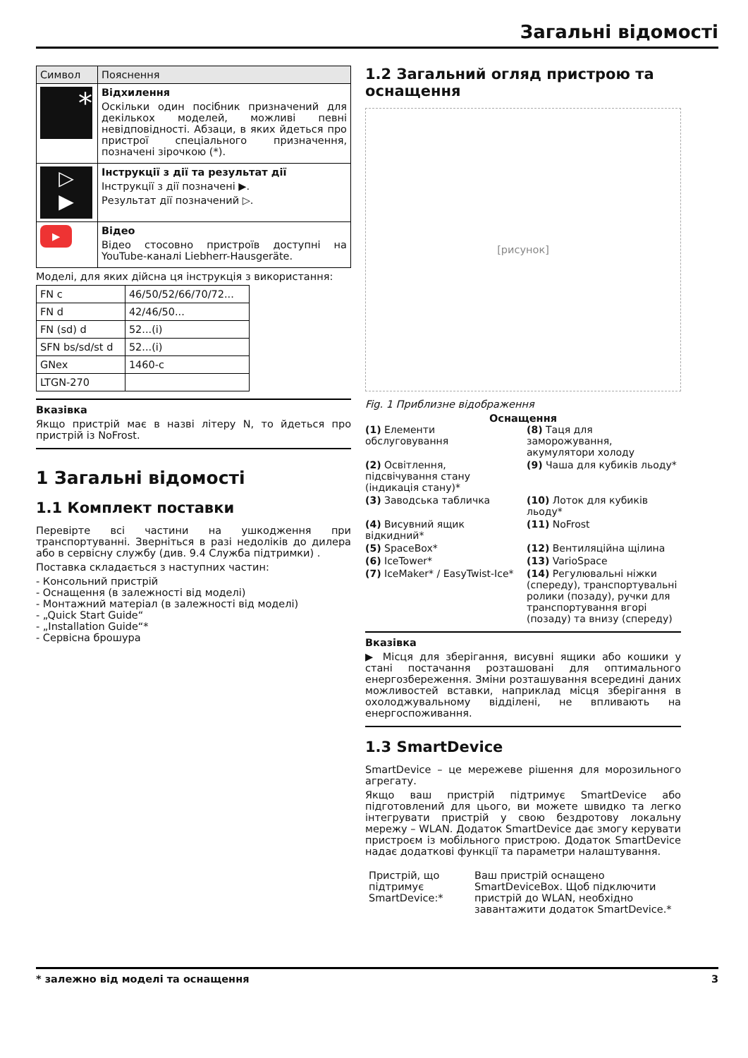Загальні відомості
| Символ | Пояснення |
| --- | --- |
| * | Відхилення Оскільки один посібник призначений для декількох моделей, можливі певні невідповідності. Абзаци, в яких йдеться про пристрої спеціального призначення, позначені зірочкою (*). |
| ▷ ▶ | Інструкції з дії та результат дії Інструкції з дії позначені ▶. Результат дії позначений ▷. |
| ▶ | Відео Відео стосовно пристроїв доступні на YouTube-каналі Liebherr-Hausgeräte. |
Моделі, для яких дійсна ця інструкція з використання:
| FN c | 46/50/52/66/70/72... |
| FN d | 42/46/50... |
| FN (sd) d | 52...(i) |
| SFN bs/sd/st d | 52...(i) |
| GNex | 1460-c |
| LTGN-270 | |
Вказівка
Якщо пристрій має в назві літеру N, то йдеться про пристрій із NoFrost.
1 Загальні відомості
1.1 Комплект поставки
Перевірте всі частини на ушкодження при транспортуванні. Зверніться в разі недоліків до дилера або в сервісну службу (див. 9.4 Служба підтримки) .
Поставка складається з наступних частин:
- Консольний пристрій
- Оснащення (в залежності від моделі)
- Монтажний матеріал (в залежності від моделі)
- „Quick Start Guide“
- „Installation Guide“*
- Сервісна брошура
1.2 Загальний огляд пристрою та оснащення
[рисунок]
Fig. 1 Приблизне відображення
Оснащення
(1) Елементи обслуговування
(8) Таця для заморожування, акумулятори холоду
(2) Освітлення, підсвічування стану (індикація стану)*
(9) Чаша для кубиків льоду*
(3) Заводська табличка
(10) Лоток для кубиків льоду*
(4) Висувний ящик відкидний*
(11) NoFrost
(5) SpaceBox*
(12) Вентиляційна щілина
(6) IceTower*
(13) VarioSpace
(7) IceMaker* / EasyTwist-Ice*
(14) Регулювальні ніжки (спереду), транспортувальні ролики (позаду), ручки для транспортування вгорі (позаду) та внизу (спереду)
Вказівка
▶ Місця для зберігання, висувні ящики або кошики у стані постачання розташовані для оптимального енергозбереження. Зміни розташування всередині даних можливостей вставки, наприклад місця зберігання в охолоджувальному відділені, не впливають на енергоспоживання.
1.3 SmartDevice
SmartDevice – це мережеве рішення для морозильного агрегату.
Якщо ваш пристрій підтримує SmartDevice або підготовлений для цього, ви можете швидко та легко інтегрувати пристрій у свою бездротову локальну мережу – WLAN. Додаток SmartDevice дає змогу керувати пристроєм із мобільного пристрою. Додаток SmartDevice надає додаткові функції та параметри налаштування.
| Пристрій, що підтримує SmartDevice:* | Ваш пристрій оснащено SmartDeviceBox. Щоб підключити пристрій до WLAN, необхідно завантажити додаток SmartDevice.* |
* залежно від моделі та оснащення 3